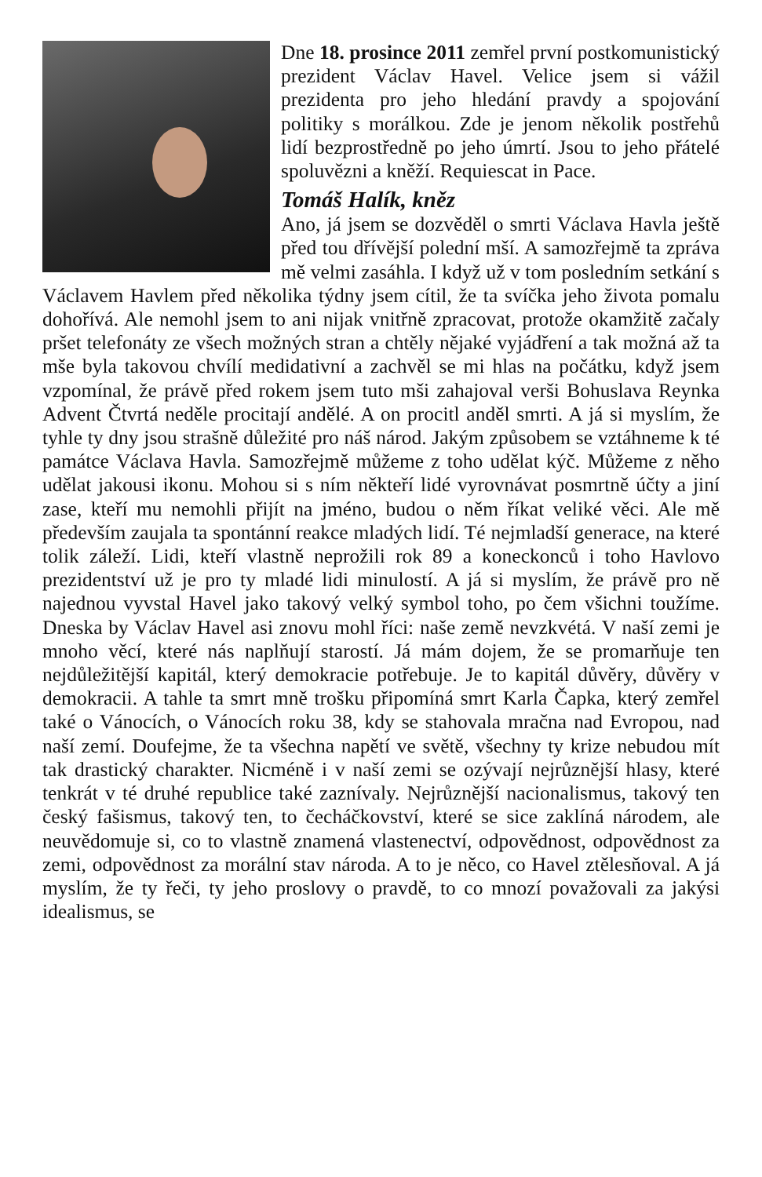Dne 18. prosince 2011 zemřel první postkomunistický prezident Václav Havel. Velice jsem si vážil prezidenta pro jeho hledání pravdy a spojování politiky s morálkou. Zde je jenom několik postřehů lidí bezprostředně po jeho úmrtí. Jsou to jeho přátelé spoluvězni a kněží. Requiescat in Pace.
Tomáš Halík, kněz
Ano, já jsem se dozvěděl o smrti Václava Havla ještě před tou dřívější polední mší. A samozřejmě ta zpráva mě velmi zasáhla. I když už v tom posledním setkání s Václavem Havlem před několika týdny jsem cítil, že ta svíčka jeho života pomalu dohořívá. Ale nemohl jsem to ani nijak vnitřně zpracovat, protože okamžitě začaly pršet telefonáty ze všech možných stran a chtěly nějaké vyjádření a tak možná až ta mše byla takovou chvílí medidativní a zachvěl se mi hlas na počátku, když jsem vzpomínal, že právě před rokem jsem tuto mši zahajoval verši Bohuslava Reynka Advent Čtvrtá neděle procitají andělé. A on procitl anděl smrti. A já si myslím, že tyhle ty dny jsou strašně důležité pro náš národ. Jakým způsobem se vztáhneme k té památce Václava Havla. Samozřejmě můžeme z toho udělat kýč. Můžeme z něho udělat jakousi ikonu. Mohou si s ním někteří lidé vyrovnávat posmrtně účty a jiní zase, kteří mu nemohli přijít na jméno, budou o něm říkat veliké věci. Ale mě především zaujala ta spontánní reakce mladých lidí. Té nejmladší generace, na které tolik záleží. Lidi, kteří vlastně neprožili rok 89 a koneckonců i toho Havlovo prezidentství už je pro ty mladé lidi minulostí. A já si myslím, že právě pro ně najednou vyvstal Havel jako takový velký symbol toho, po čem všichni toužíme. Dneska by Václav Havel asi znovu mohl říci: naše země nevzkvétá. V naší zemi je mnoho věcí, které nás naplňují starostí. Já mám dojem, že se promarňuje ten nejdůležitější kapitál, který demokracie potřebuje. Je to kapitál důvěry, důvěry v demokracii. A tahle ta smrt mně trošku připomíná smrt Karla Čapka, který zemřel také o Vánocích, o Vánocích roku 38, kdy se stahovala mračna nad Evropou, nad naší zemí. Doufejme, že ta všechna napětí ve světě, všechny ty krize nebudou mít tak drastický charakter. Nicméně i v naší zemi se ozývají nejrůznější hlasy, které tenkrát v té druhé republice také zaznívaly. Nejrůznější nacionalismus, takový ten český fašismus, takový ten, to čecháčkovství, které se sice zaklíná národem, ale neuvědomuje si, co to vlastně znamená vlastenectví, odpovědnost, odpovědnost za zemi, odpovědnost za morální stav národa. A to je něco, co Havel ztělesňoval. A já myslím, že ty řeči, ty jeho proslovy o pravdě, to co mnozí považovali za jakýsi idealismus, se